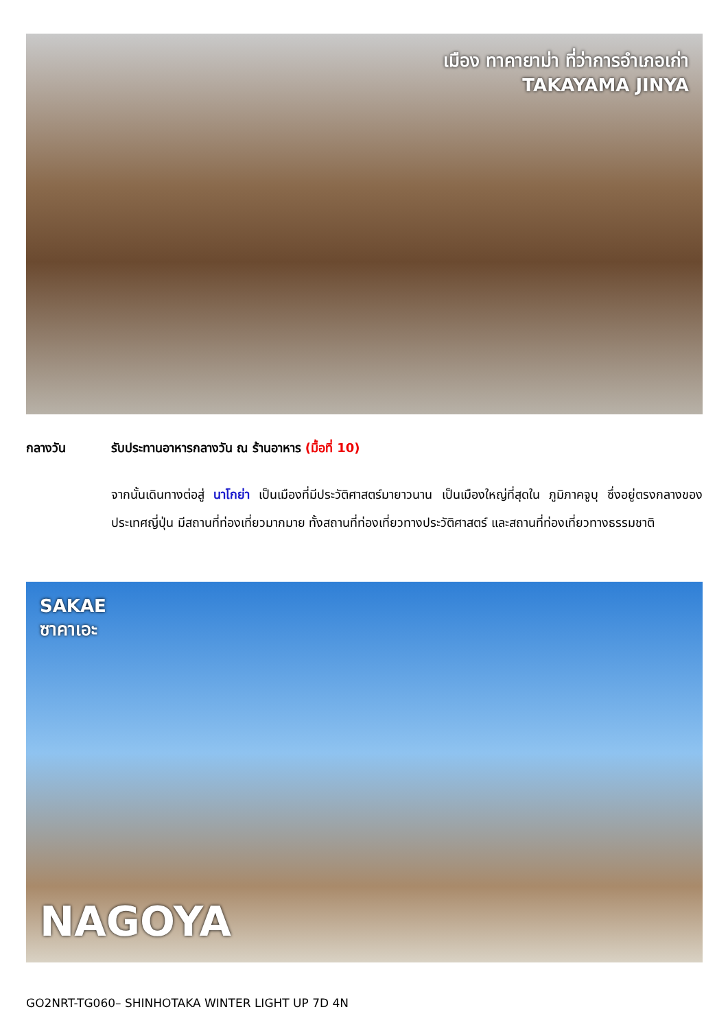เมือง ทาคายาม่า ที่ว่าการอำเภอเก่า
TAKAYAMA JINYA
กลางวัน รับประทานอาหารกลางวัน ณ ร้านอาหาร (มื้อที่ 10)
จากนั้นเดินทางต่อสู่ นาโกย่า เป็นเมืองที่มีประวัติศาสตร์มายาวนาน เป็นเมืองใหญ่ที่สุดใน ภูมิภาคจูบุ ซึ่งอยู่ตรงกลางของประเทศญี่ปุ่น มีสถานที่ท่องเที่ยวมากมาย ทั้งสถานที่ท่องเที่ยวทางประวัติศาสตร์ และสถานที่ท่องเที่ยวทางธรรมชาติ
SAKAE
ซาคาเอะ
NAGOYA
GO2NRT-TG060– SHINHOTAKA WINTER LIGHT UP 7D 4N